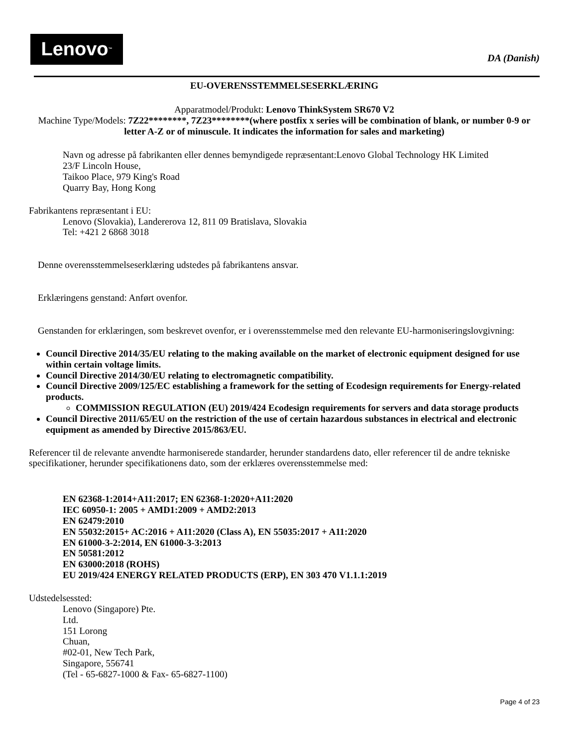Lenovo<sub>™</sub>
DA (Danish)
EU-OVERENSSTEMMELSESERKLÆRING
Apparatmodel/Produkt: Lenovo ThinkSystem SR670 V2
Machine Type/Models: 7Z22********, 7Z23********(where postfix x series will be combination of blank, or number 0-9 or letter A-Z or of minuscule. It indicates the information for sales and marketing)
Navn og adresse på fabrikanten eller dennes bemyndigede repræsentant:Lenovo Global Technology HK Limited
23/F Lincoln House,
Taikoo Place, 979 King's Road
Quarry Bay, Hong Kong
Fabrikantens repræsentant i EU:
Lenovo (Slovakia), Landererova 12, 811 09 Bratislava, Slovakia
Tel: +421 2 6868 3018
Denne overensstemmelseserklæring udstedes på fabrikantens ansvar.
Erklæringens genstand: Anført ovenfor.
Genstanden for erklæringen, som beskrevet ovenfor, er i overensstemmelse med den relevante EU-harmoniseringslovgivning:
Council Directive 2014/35/EU relating to the making available on the market of electronic equipment designed for use within certain voltage limits.
Council Directive 2014/30/EU relating to electromagnetic compatibility.
Council Directive 2009/125/EC establishing a framework for the setting of Ecodesign requirements for Energy-related products.
COMMISSION REGULATION (EU) 2019/424 Ecodesign requirements for servers and data storage products
Council Directive 2011/65/EU on the restriction of the use of certain hazardous substances in electrical and electronic equipment as amended by Directive 2015/863/EU.
Referencer til de relevante anvendte harmoniserede standarder, herunder standardens dato, eller referencer til de andre tekniske specifikationer, herunder specifikationens dato, som der erklæres overensstemmelse med:
EN 62368-1:2014+A11:2017; EN 62368-1:2020+A11:2020
IEC 60950-1: 2005 + AMD1:2009 + AMD2:2013
EN 62479:2010
EN 55032:2015+ AC:2016 + A11:2020 (Class A), EN 55035:2017 + A11:2020
EN 61000-3-2:2014, EN 61000-3-3:2013
EN 50581:2012
EN 63000:2018 (ROHS)
EU 2019/424 ENERGY RELATED PRODUCTS (ERP), EN 303 470 V1.1.1:2019
Udstedelsessted:
Lenovo (Singapore) Pte.
Ltd.
151 Lorong
Chuan,
#02-01, New Tech Park,
Singapore, 556741
(Tel - 65-6827-1000 & Fax- 65-6827-1100)
Page 4 of 23